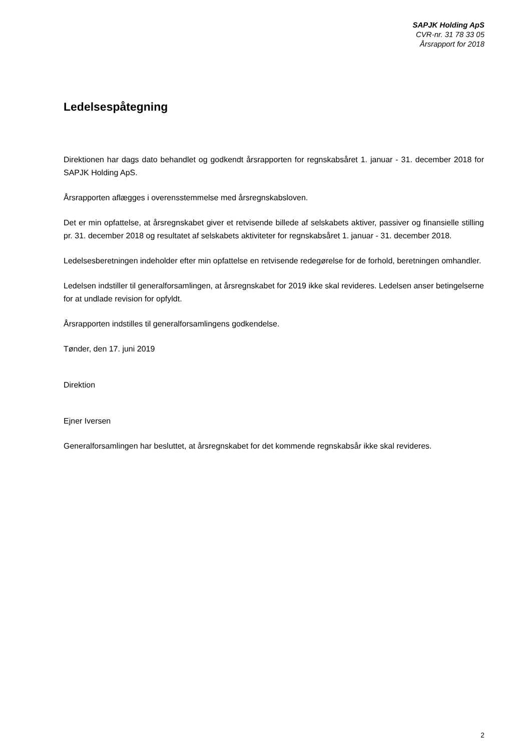SAPJK Holding ApS
CVR-nr. 31 78 33 05
Årsrapport for 2018
Ledelsespåtegning
Direktionen har dags dato behandlet og godkendt årsrapporten for regnskabsåret 1. januar - 31. december 2018 for SAPJK Holding ApS.
Årsrapporten aflægges i overensstemmelse med årsregnskabsloven.
Det er min opfattelse, at årsregnskabet giver et retvisende billede af selskabets aktiver, passiver og finansielle stilling pr. 31. december 2018 og resultatet af selskabets aktiviteter for regnskabsåret 1. januar - 31. december 2018.
Ledelsesberetningen indeholder efter min opfattelse en retvisende redegørelse for de forhold, beretningen omhandler.
Ledelsen indstiller til generalforsamlingen, at årsregnskabet for 2019 ikke skal revideres. Ledelsen anser betingelserne for at undlade revision for opfyldt.
Årsrapporten indstilles til generalforsamlingens godkendelse.
Tønder, den 17. juni 2019
Direktion
Ejner Iversen
Generalforsamlingen har besluttet, at årsregnskabet for det kommende regnskabsår ikke skal revideres.
2